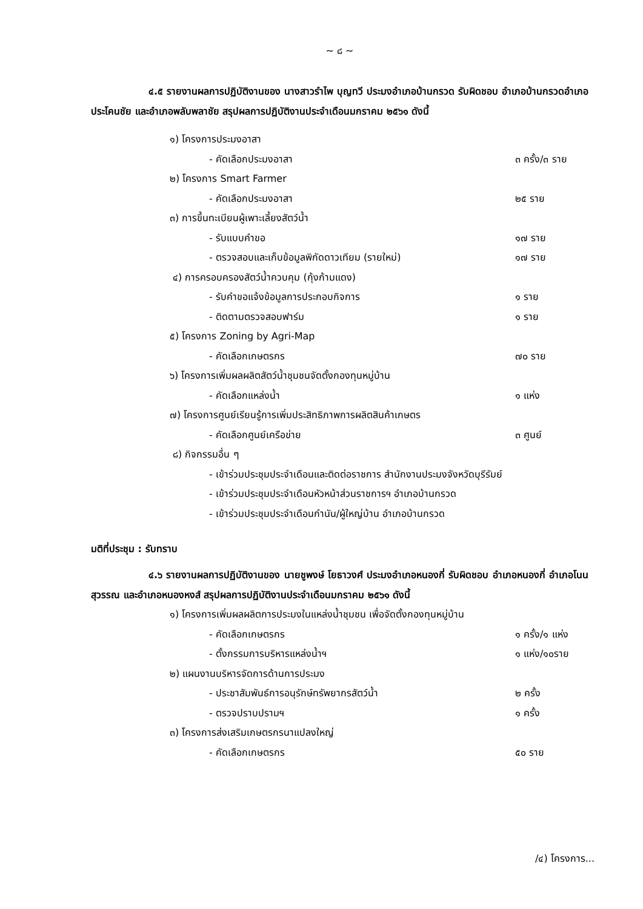~ ๘ ~
๔.๕ รายงานผลการปฏิบัติงานของ นางสาวรำไพ บุญทวี ประมงอำเภอบ้านกรวด รับผิดชอบ อำเภอบ้านกรวดอำเภอประโคนชัย และอำเภอพลับพลาชัย สรุปผลการปฏิบัติงานประจำเดือนมกราคม ๒๕๖๑ ดังนี้
๑) โครงการประมงอาสา
- คัดเลือกประมงอาสา ๓ ครั้ง/๓ ราย
๒) โครงการ Smart Farmer
- คัดเลือกประมงอาสา ๒๕ ราย
๓) การขึ้นทะเบียนผู้เพาะเลี้ยงสัตว์น้ำ
- รับแบบคำขอ ๑๗ ราย
- ตรวจสอบและเก็บข้อมูลพิกัดดาวเทียม (รายใหม่) ๑๗ ราย
๔) การครอบครองสัตว์น้ำควบคุม (กุ้งก้ามแดง)
- รับคำขอแจ้งข้อมูลการประกอบกิจการ ๑ ราย
- ติดตามตรวจสอบฟาร์ม ๑ ราย
๕) โครงการ Zoning by Agri-Map
- คัดเลือกเกษตรกร ๗๐ ราย
๖) โครงการเพิ่มผลผลิตสัตว์น้ำชุมชนจัดตั้งกองทุนหมู่บ้าน
- คัดเลือกแหล่งน้ำ ๑ แห่ง
๗) โครงการศูนย์เรียนรู้การเพิ่มประสิทธิภาพการผลิตสินค้าเกษตร
- คัดเลือกศูนย์เครือข่าย ๓ ศูนย์
๘) กิจกรรมอื่น ๆ
- เข้าร่วมประชุมประจำเดือนและติดต่อราชการ สำนักงานประมงจังหวัดบุรีรัมย์
- เข้าร่วมประชุมประจำเดือนหัวหน้าส่วนราชการฯ อำเภอบ้านกรวด
- เข้าร่วมประชุมประจำเดือนกำนัน/ผู้ใหญ่บ้าน อำเภอบ้านกรวด
มติที่ประชุม : รับทราบ
๔.๖ รายงานผลการปฏิบัติงานของ นายชูพงษ์ โยธาวงศ์ ประมงอำเภอหนองกี่ รับผิดชอบ อำเภอหนองกี่ อำเภอโนนสุวรรณ และอำเภอหนองหงส์ สรุปผลการปฏิบัติงานประจำเดือนมกราคม ๒๕๖๑ ดังนี้
๑) โครงการเพิ่มผลผลิตการประมงในแหล่งน้ำชุมชน เพื่อจัดตั้งกองทุนหมู่บ้าน
- คัดเลือกเกษตรกร ๑ ครั้ง/๑ แห่ง
- ตั้งกรรมการบริหารแหล่งน้ำฯ ๑ แห่ง/๑๐ราย
๒) แผนงานบริหารจัดการด้านการประมง
- ประชาสัมพันธ์การอนุรักษ์ทรัพยากรสัตว์น้ำ ๒ ครั้ง
- ตรวจปราบปรามฯ ๑ ครั้ง
๓) โครงการส่งเสริมเกษตรกรนาแปลงใหญ่
- คัดเลือกเกษตรกร ๕๐ ราย
/๔) โครงการ...